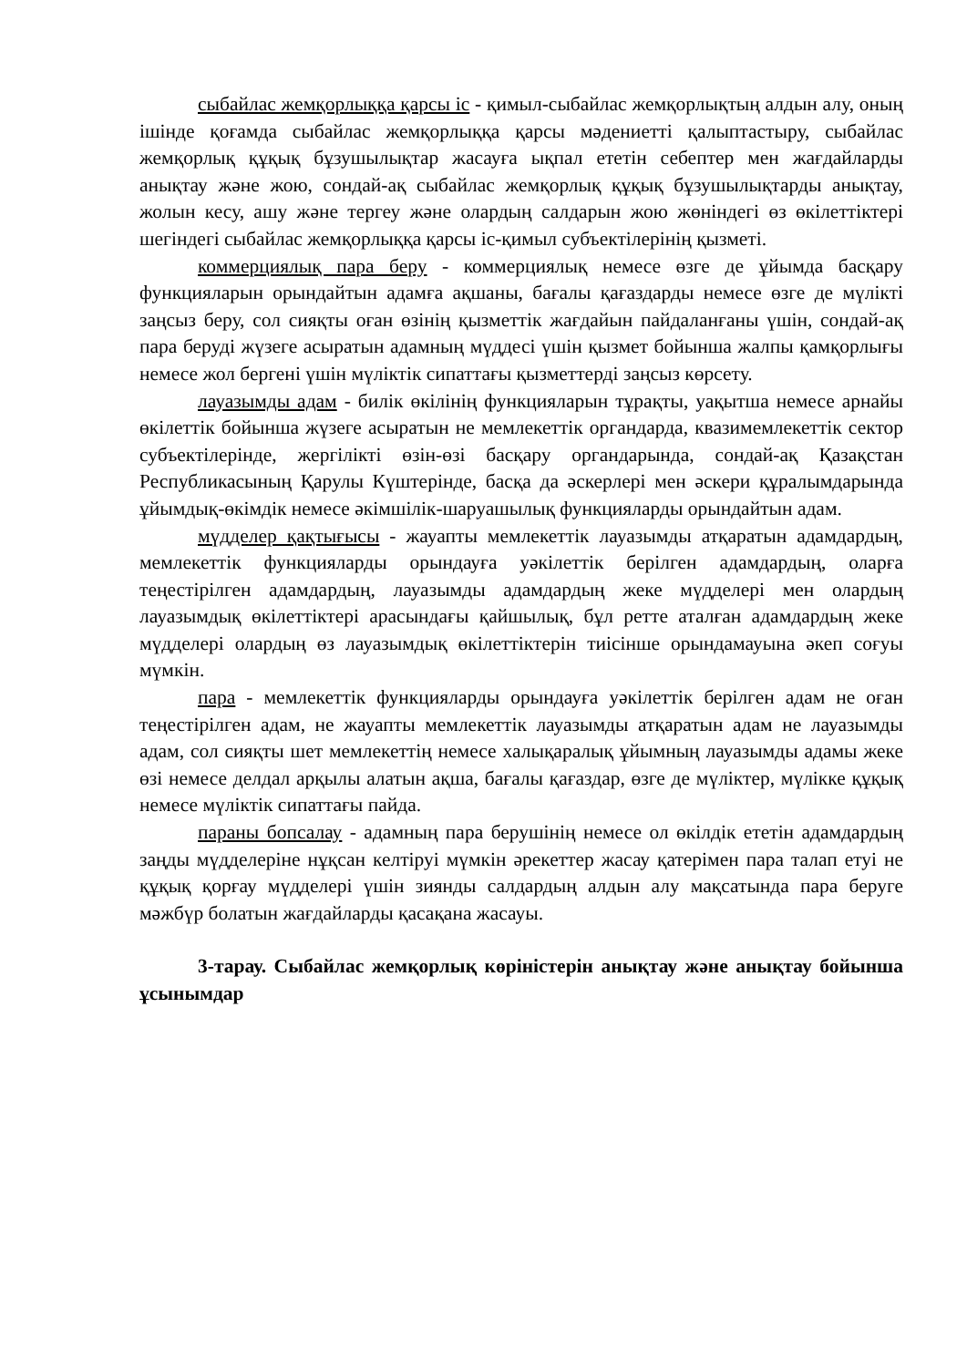сыбайлас жемқорлыққа қарсы іс - қимыл-сыбайлас жемқорлықтың алдын алу, оның ішінде қоғамда сыбайлас жемқорлыққа қарсы мәдениетті қалыптастыру, сыбайлас жемқорлық құқық бұзушылықтар жасауға ықпал ететін себептер мен жағдайларды анықтау және жою, сондай-ақ сыбайлас жемқорлық құқық бұзушылықтарды анықтау, жолын кесу, ашу және тергеу және олардың салдарын жою жөніндегі өз өкілеттіктері шегіндегі сыбайлас жемқорлыққа қарсы іс-қимыл субъектілерінің қызметі.
коммерциялық пара беру - коммерциялық немесе өзге де ұйымда басқару функцияларын орындайтын адамға ақшаны, бағалы қағаздарды немесе өзге де мүлікті заңсыз беру, сол сияқты оған өзінің қызметтік жағдайын пайдаланғаны үшін, сондай-ақ пара беруді жүзеге асыратын адамның мүддесі үшін қызмет бойынша жалпы қамқорлығы немесе жол бергені үшін мүліктік сипаттағы қызметтерді заңсыз көрсету.
лауазымды адам - билік өкілінің функцияларын тұрақты, уақытша немесе арнайы өкілеттік бойынша жүзеге асыратын не мемлекеттік органдарда, квазимемлекеттік сектор субъектілерінде, жергілікті өзін-өзі басқару органдарында, сондай-ақ Қазақстан Республикасының Қарулы Күштерінде, басқа да әскерлері мен әскери құралымдарында ұйымдық-өкімдік немесе әкімшілік-шаруашылық функцияларды орындайтын адам.
мүдделер қақтығысы - жауапты мемлекеттік лауазымды атқаратын адамдардың, мемлекеттік функцияларды орындауға уәкілеттік берілген адамдардың, оларға теңестірілген адамдардың, лауазымды адамдардың жеке мүдделері мен олардың лауазымдық өкілеттіктері арасындағы қайшылық, бұл ретте аталған адамдардың жеке мүдделері олардың өз лауазымдық өкілеттіктерін тиісінше орындамауына әкеп соғуы мүмкін.
пара - мемлекеттік функцияларды орындауға уәкілеттік берілген адам не оған теңестірілген адам, не жауапты мемлекеттік лауазымды атқаратын адам не лауазымды адам, сол сияқты шет мемлекеттің немесе халықаралық ұйымның лауазымды адамы жеке өзі немесе делдал арқылы алатын ақша, бағалы қағаздар, өзге де мүліктер, мүлікке құқық немесе мүліктік сипаттағы пайда.
параны бопсалау - адамның пара берушінің немесе ол өкілдік ететін адамдардың заңды мүдделеріне нұқсан келтіруі мүмкін әрекеттер жасау қатерімен пара талап етуі не құқық қорғау мүдделері үшін зиянды салдардың алдын алу мақсатында пара беруге мәжбүр болатын жағдайларды қасақана жасауы.
3-тарау. Сыбайлас жемқорлық көріністерін анықтау және анықтау бойынша ұсынымдар